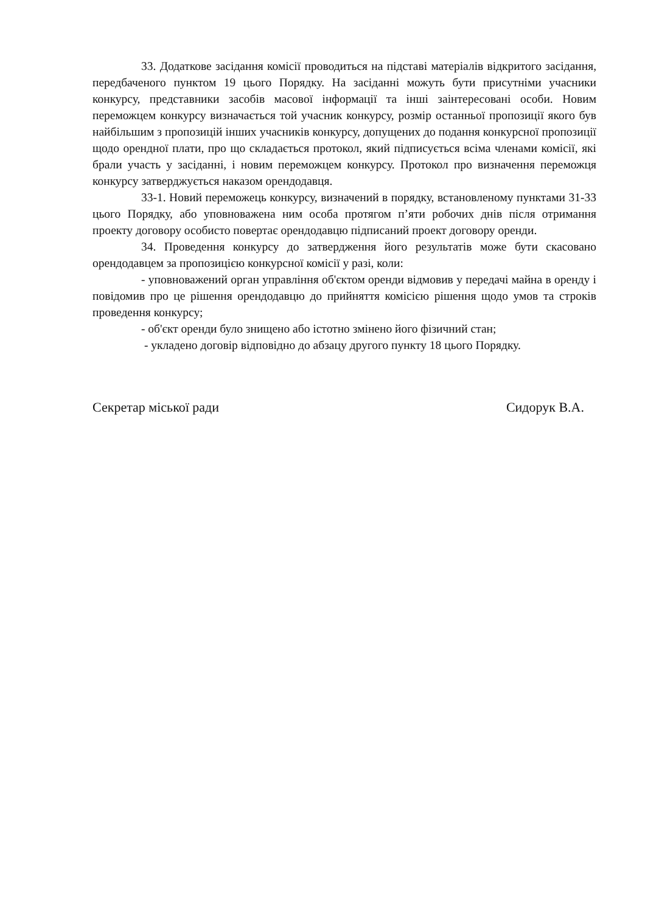33. Додаткове засідання комісії проводиться на підставі матеріалів відкритого засідання, передбаченого пунктом 19 цього Порядку. На засіданні можуть бути присутніми учасники конкурсу, представники засобів масової інформації та інші заінтересовані особи. Новим переможцем конкурсу визначається той учасник конкурсу, розмір останньої пропозиції якого був найбільшим з пропозицій інших учасників конкурсу, допущених до подання конкурсної пропозиції щодо орендної плати, про що складається протокол, який підписується всіма членами комісії, які брали участь у засіданні, і новим переможцем конкурсу. Протокол про визначення переможця конкурсу затверджується наказом орендодавця.
33-1. Новий переможець конкурсу, визначений в порядку, встановленому пунктами 31-33 цього Порядку, або уповноважена ним особа протягом п’яти робочих днів після отримання проекту договору особисто повертає орендодавцю підписаний проект договору оренди.
34. Проведення конкурсу до затвердження його результатів може бути скасовано орендодавцем за пропозицією конкурсної комісії у разі, коли:
- уповноважений орган управління об'єктом оренди відмовив у передачі майна в оренду і повідомив про це рішення орендодавцю до прийняття комісією рішення щодо умов та строків проведення конкурсу;
- об'єкт оренди було знищено або істотно змінено його фізичний стан;
- укладено договір відповідно до абзацу другого пункту 18 цього Порядку.
Секретар міської ради Сидорук В.А.